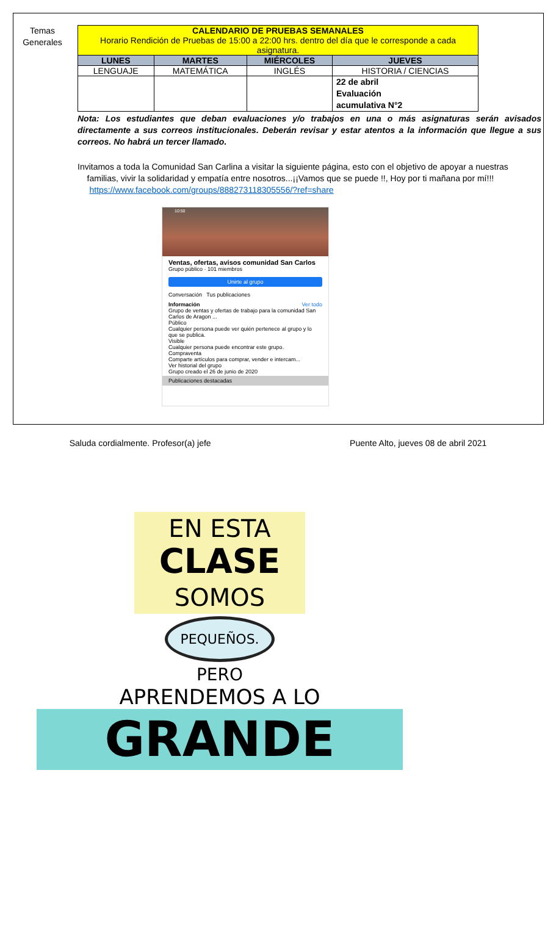Temas
Generales
| CALENDARIO DE PRUEBAS SEMANALES Horario Rendición de Pruebas de 15:00 a 22:00 hrs. dentro del día que le corresponde a cada asignatura. | | | |
| LUNES | MARTES | MIÉRCOLES | JUEVES |
| LENGUAJE | MATEMÁTICA | INGLÉS | HISTORIA / CIENCIAS |
| | | | 22 de abril Evaluación acumulativa N°2 |
Nota: Los estudiantes que deban evaluaciones y/o trabajos en una o más asignaturas serán avisados directamente a sus correos institucionales. Deberán revisar y estar atentos a la información que llegue a sus correos. No habrá un tercer llamado.
Invitamos a toda la Comunidad San Carlina a visitar la siguiente página, esto con el objetivo de apoyar a nuestras
familias, vivir la solidaridad y empatía entre nosotros...¡¡Vamos que se puede !!, Hoy por ti mañana por mí!!!
https://www.facebook.com/groups/888273118305556/?ref=share
10:50
Ventas, ofertas, avisos comunidad San Carlos
Grupo público · 101 miembros
Unirte al grupo
Conversación Tus publicaciones
Información Ver todo
Grupo de ventas y ofertas de trabajo para la comunidad San Carlos de Aragon ...
Público
Cualquier persona puede ver quién pertenece al grupo y lo que se publica.
Visible
Cualquier persona puede encontrar este grupo.
Compraventa
Comparte artículos para comprar, vender e intercam...
Ver historial del grupo
Grupo creado el 26 de junio de 2020
Publicaciones destacadas
Saluda cordialmente. Profesor(a) jefe Puente Alto, jueves 08 de abril 2021
EN ESTA
CLASE
SOMOS
PEQUEÑOS.
PERO
APRENDEMOS A LO
GRANDE